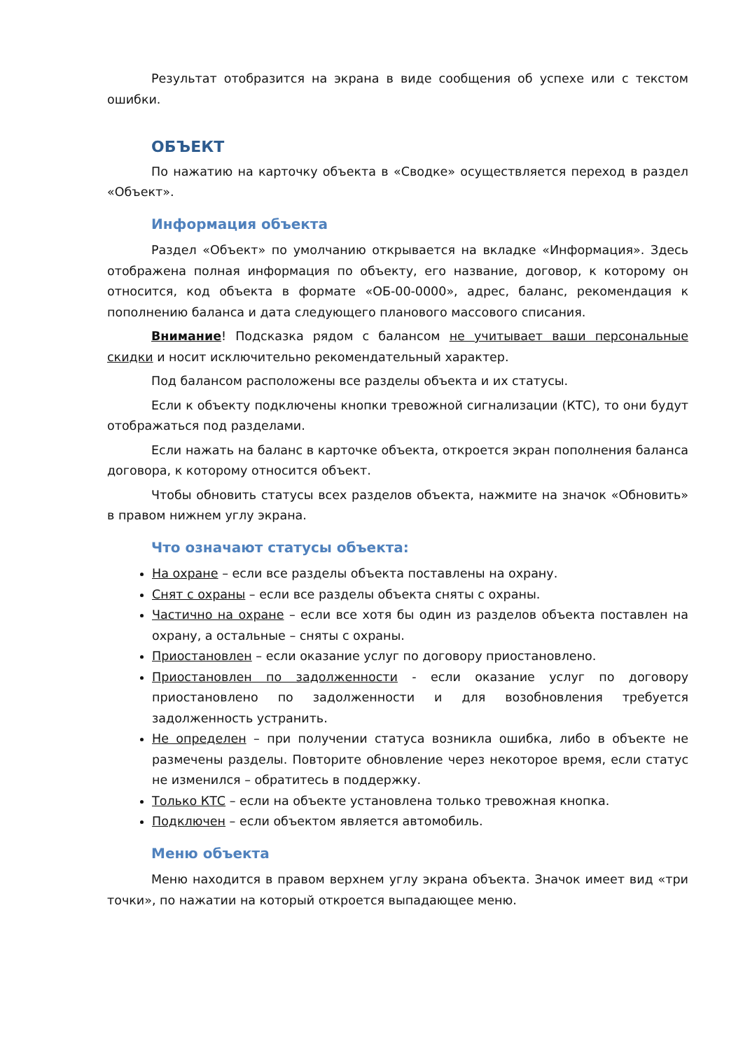Результат отобразится на экрана в виде сообщения об успехе или с текстом ошибки.
ОБЪЕКТ
По нажатию на карточку объекта в «Сводке» осуществляется переход в раздел «Объект».
Информация объекта
Раздел «Объект» по умолчанию открывается на вкладке «Информация». Здесь отображена полная информация по объекту, его название, договор, к которому он относится, код объекта в формате «ОБ-00-0000», адрес, баланс, рекомендация к пополнению баланса и дата следующего планового массового списания.
Внимание! Подсказка рядом с балансом не учитывает ваши персональные скидки и носит исключительно рекомендательный характер.
Под балансом расположены все разделы объекта и их статусы.
Если к объекту подключены кнопки тревожной сигнализации (КТС), то они будут отображаться под разделами.
Если нажать на баланс в карточке объекта, откроется экран пополнения баланса договора, к которому относится объект.
Чтобы обновить статусы всех разделов объекта, нажмите на значок «Обновить» в правом нижнем углу экрана.
Что означают статусы объекта:
На охране – если все разделы объекта поставлены на охрану.
Снят с охраны – если все разделы объекта сняты с охраны.
Частично на охране – если все хотя бы один из разделов объекта поставлен на охрану, а остальные – сняты с охраны.
Приостановлен – если оказание услуг по договору приостановлено.
Приостановлен по задолженности - если оказание услуг по договору приостановлено по задолженности и для возобновления требуется задолженность устранить.
Не определен – при получении статуса возникла ошибка, либо в объекте не размечены разделы. Повторите обновление через некоторое время, если статус не изменился – обратитесь в поддержку.
Только КТС – если на объекте установлена только тревожная кнопка.
Подключен – если объектом является автомобиль.
Меню объекта
Меню находится в правом верхнем углу экрана объекта. Значок имеет вид «три точки», по нажатии на который откроется выпадающее меню.